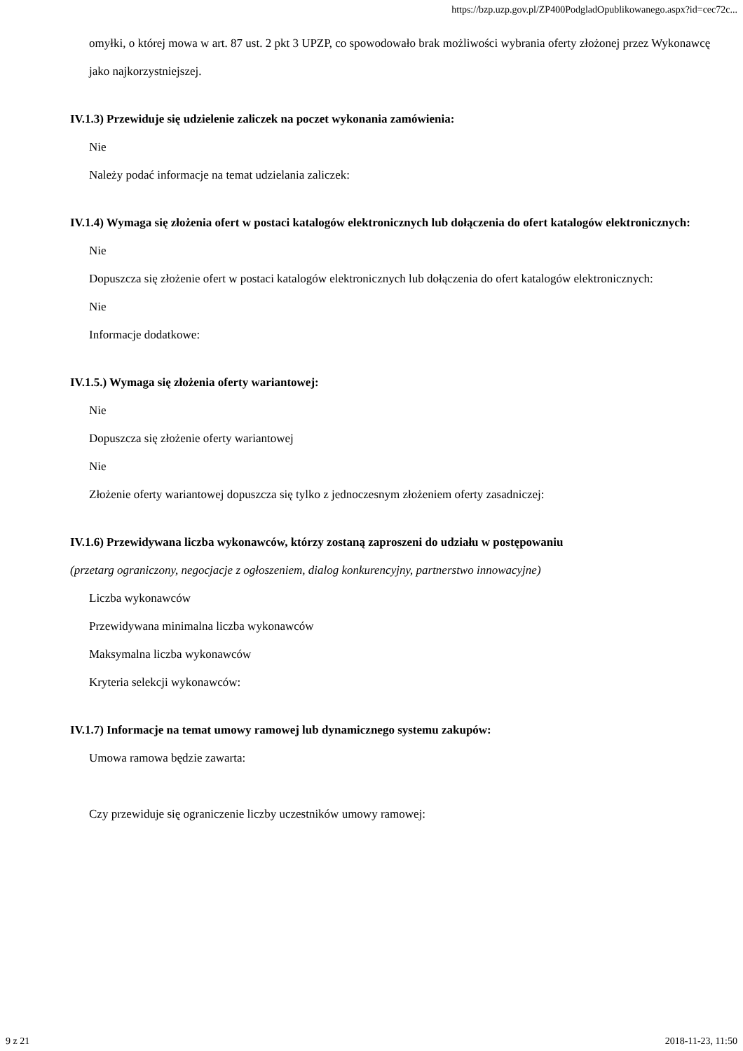https://bzp.uzp.gov.pl/ZP400PodgladOpublikowanego.aspx?id=cec72c...
omyłki, o której mowa w art. 87 ust. 2 pkt 3 UPZP, co spowodowało brak możliwości wybrania oferty złożonej przez Wykonawcę jako najkorzystniejszej.
IV.1.3) Przewiduje się udzielenie zaliczek na poczet wykonania zamówienia:
Nie
Należy podać informacje na temat udzielania zaliczek:
IV.1.4) Wymaga się złożenia ofert w postaci katalogów elektronicznych lub dołączenia do ofert katalogów elektronicznych:
Nie
Dopuszcza się złożenie ofert w postaci katalogów elektronicznych lub dołączenia do ofert katalogów elektronicznych:
Nie
Informacje dodatkowe:
IV.1.5.) Wymaga się złożenia oferty wariantowej:
Nie
Dopuszcza się złożenie oferty wariantowej
Nie
Złożenie oferty wariantowej dopuszcza się tylko z jednoczesnym złożeniem oferty zasadniczej:
IV.1.6) Przewidywana liczba wykonawców, którzy zostaną zaproszeni do udziału w postępowaniu
(przetarg ograniczony, negocjacje z ogłoszeniem, dialog konkurencyjny, partnerstwo innowacyjne)
Liczba wykonawców
Przewidywana minimalna liczba wykonawców
Maksymalna liczba wykonawców
Kryteria selekcji wykonawców:
IV.1.7) Informacje na temat umowy ramowej lub dynamicznego systemu zakupów:
Umowa ramowa będzie zawarta:
Czy przewiduje się ograniczenie liczby uczestników umowy ramowej:
9 z 21 2018-11-23, 11:50